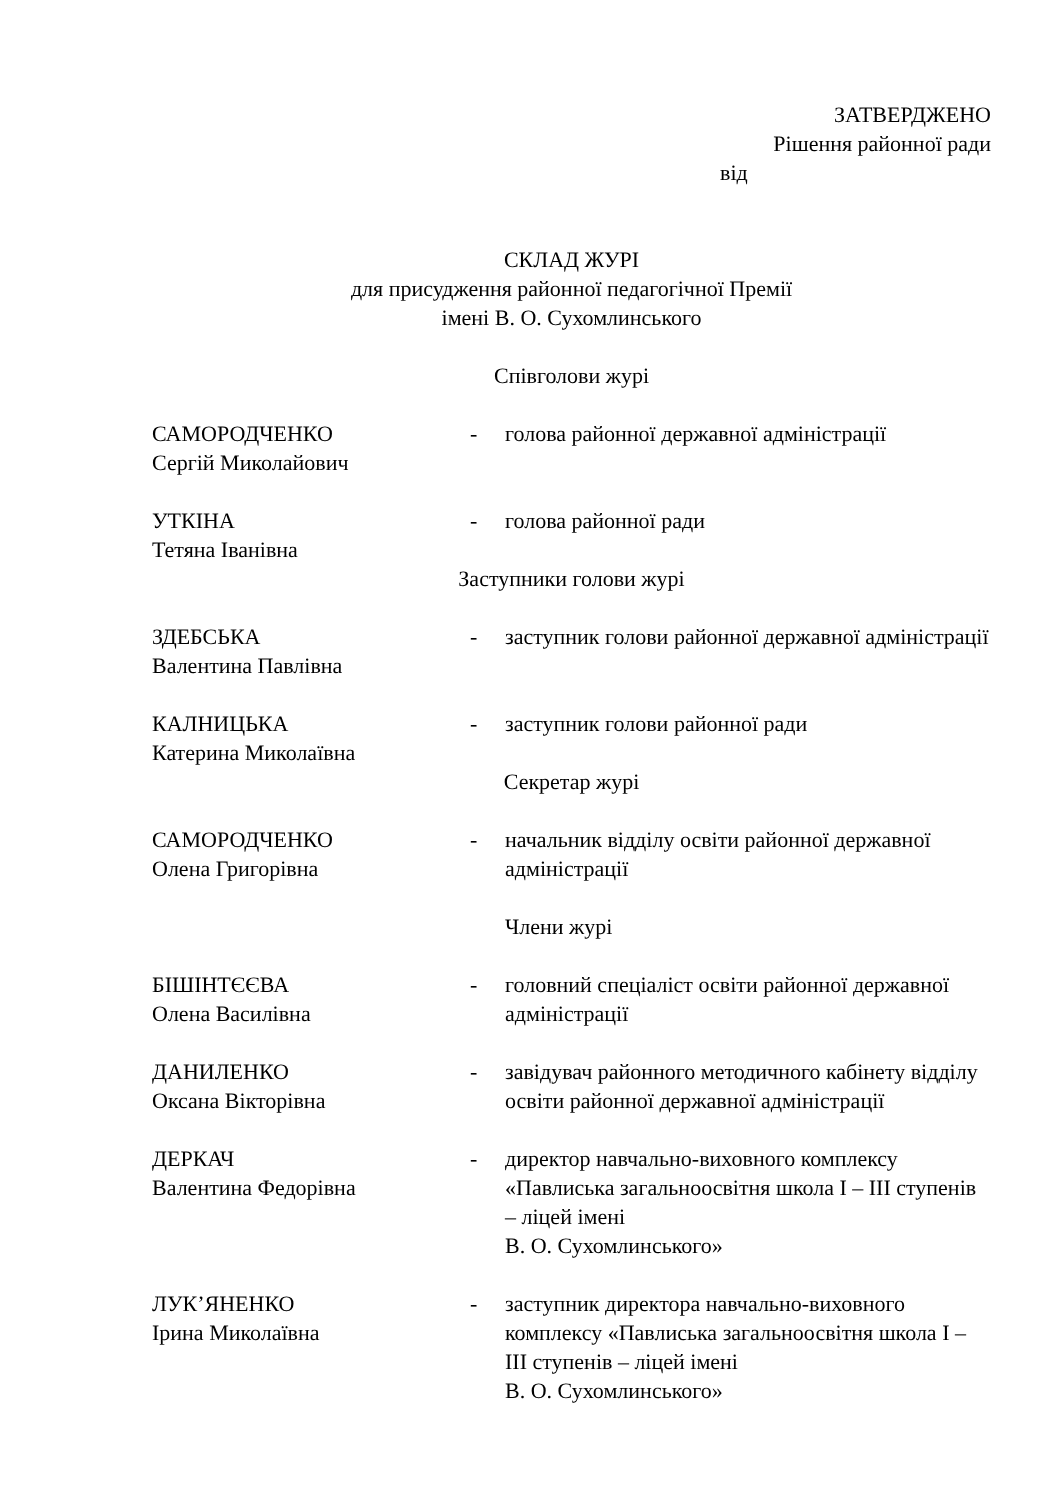ЗАТВЕРДЖЕНО
Рішення районної ради
від
СКЛАД ЖУРІ
для присудження районної педагогічної Премії
імені В. О. Сухомлинського
Співголови журі
САМОРОДЧЕНКО
Сергій Миколайович
- голова районної державної адміністрації
УТКІНА
Тетяна Іванівна
- голова районної ради
Заступники голови журі
ЗДЕБСЬКА
Валентина Павлівна
- заступник голови районної державної адміністрації
КАЛНИЦЬКА
Катерина Миколаївна
- заступник голови районної ради
Секретар журі
САМОРОДЧЕНКО
Олена Григорівна
- начальник відділу освіти районної державної адміністрації
Члени журі
БІШІНТЄЄВА
Олена Василівна
- головний спеціаліст освіти районної державної адміністрації
ДАНИЛЕНКО
Оксана Вікторівна
- завідувач районного методичного кабінету відділу освіти районної державної адміністрації
ДЕРКАЧ
Валентина Федорівна
- директор навчально-виховного комплексу «Павлиська загальноосвітня школа І – ІІІ ступенів – ліцей імені
В. О. Сухомлинського»
ЛУК’ЯНЕНКО
Ірина Миколаївна
- заступник директора навчально-виховного комплексу «Павлиська загальноосвітня школа І – ІІІ ступенів – ліцей імені
В. О. Сухомлинського»